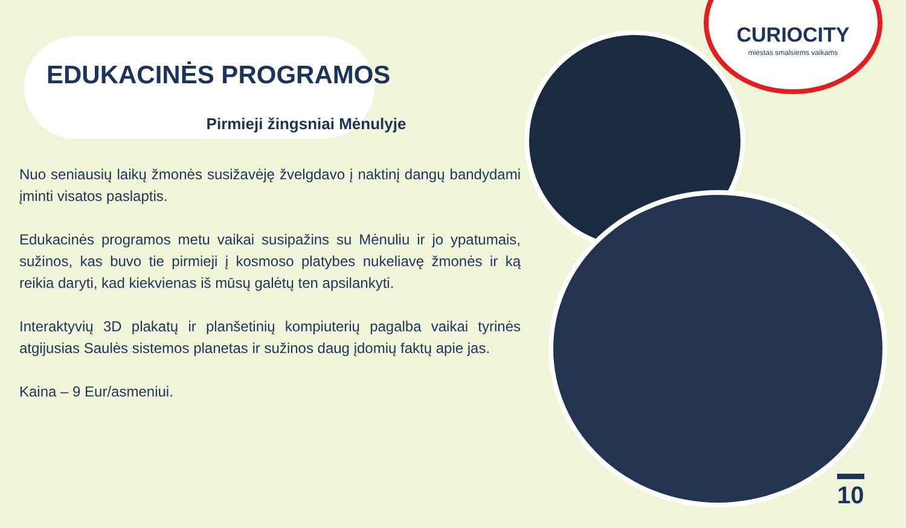CURIOCITY
miestas smalsiems vaikams
EDUKACINĖS PROGRAMOS
Pirmieji žingsniai Mėnulyje
Nuo seniausių laikų žmonės susižavėję žvelgdavo į naktinį dangų bandydami įminti visatos paslaptis.
Edukacinės programos metu vaikai susipažins su Mėnuliu ir jo ypatumais, sužinos, kas buvo tie pirmieji į kosmoso platybes nukeliavę žmonės ir ką reikia daryti, kad kiekvienas iš mūsų galėtų ten apsilankyti.
Interaktyvių 3D plakatų ir planšetinių kompiuterių pagalba vaikai tyrinės atgijusias Saulės sistemos planetas ir sužinos daug įdomių faktų apie jas.
Kaina – 9 Eur/asmeniui.
10